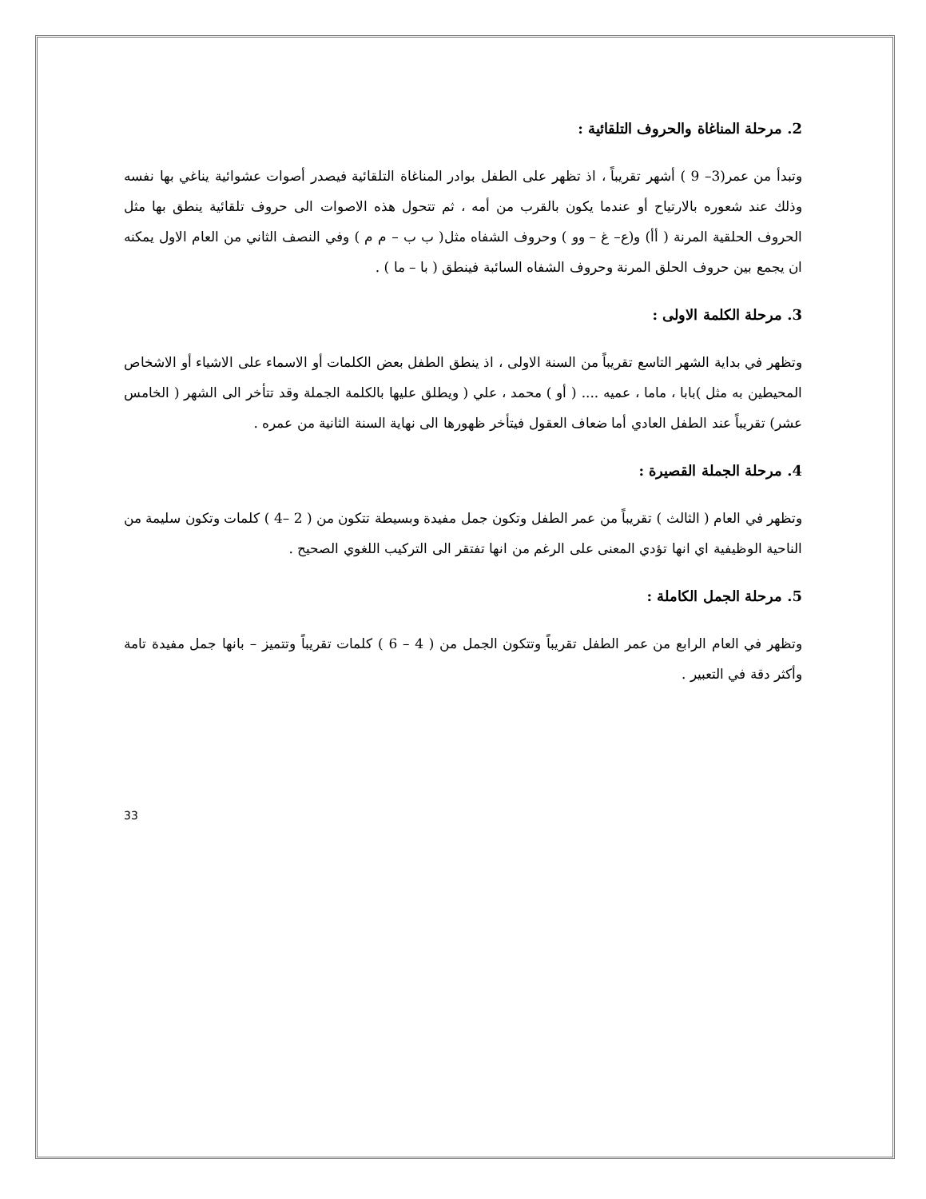2. مرحلة المناغاة والحروف التلقائية :
وتبدأ من عمر(3– 9 ) أشهر تقريباً ، اذ تظهر على الطفل بوادر المناغاة التلقائية فيصدر أصوات عشوائية يناغي بها نفسه وذلك عند شعوره بالارتياح أو عندما يكون بالقرب من أمه ، ثم تتحول هذه الاصوات الى حروف تلقائية ينطق بها مثل الحروف الحلقية المرنة ( أأ) و(ع– غ – وو ) وحروف الشفاه مثل( ب ب – م م ) وفي النصف الثاني من العام الاول يمكنه ان يجمع بين حروف الحلق المرنة وحروف الشفاه السائبة فينطق ( با – ما ) .
3. مرحلة الكلمة الاولى :
وتظهر في بداية الشهر التاسع تقريباً من السنة الاولى ، اذ ينطق الطفل بعض الكلمات أو الاسماء على الاشياء أو الاشخاص المحيطين به مثل )بابا ، ماما ، عميه .... ( أو ) محمد ، علي ( ويطلق عليها بالكلمة الجملة وقد تتأخر الى الشهر ( الخامس عشر) تقريباً عند الطفل العادي أما ضعاف العقول فيتأخر ظهورها الى نهاية السنة الثانية من عمره .
4. مرحلة الجملة القصيرة :
وتظهر في العام ( الثالث ) تقريباً من عمر الطفل وتكون جمل مفيدة وبسيطة تتكون من ( 2 –4 ) كلمات وتكون سليمة من الناحية الوظيفية اي انها تؤدي المعنى على الرغم من انها تفتقر الى التركيب اللغوي الصحيح .
5. مرحلة الجمل الكاملة :
وتظهر في العام الرابع من عمر الطفل تقريباً وتتكون الجمل من ( 4 – 6 ) كلمات تقريباً وتتميز – بانها جمل مفيدة تامة وأكثر دقة في التعبير .
33